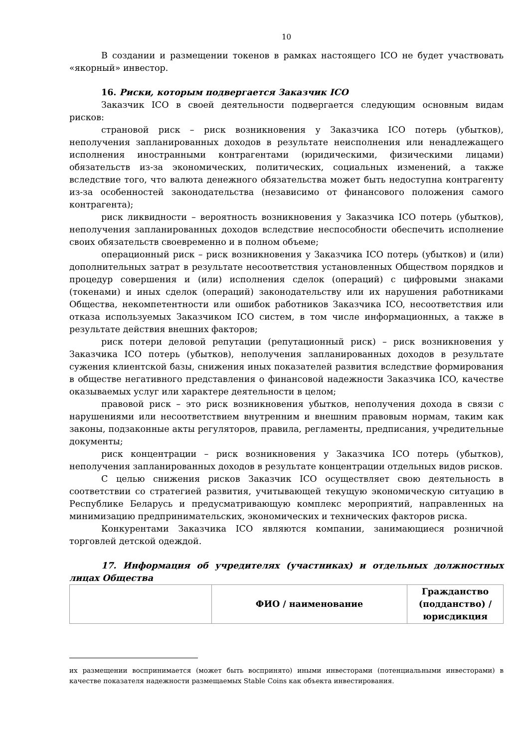10
В создании и размещении токенов в рамках настоящего ICO не будет участвовать «якорный» инвестор.
16. Риски, которым подвергается Заказчик ICO
Заказчик ICO в своей деятельности подвергается следующим основным видам рисков:
страновой риск – риск возникновения у Заказчика ICO потерь (убытков), неполучения запланированных доходов в результате неисполнения или ненадлежащего исполнения иностранными контрагентами (юридическими, физическими лицами) обязательств из-за экономических, политических, социальных изменений, а также вследствие того, что валюта денежного обязательства может быть недоступна контрагенту из-за особенностей законодательства (независимо от финансового положения самого контрагента);
риск ликвидности – вероятность возникновения у Заказчика ICO потерь (убытков), неполучения запланированных доходов вследствие неспособности обеспечить исполнение своих обязательств своевременно и в полном объеме;
операционный риск – риск возникновения у Заказчика ICO потерь (убытков) и (или) дополнительных затрат в результате несоответствия установленных Обществом порядков и процедур совершения и (или) исполнения сделок (операций) с цифровыми знаками (токенами) и иных сделок (операций) законодательству или их нарушения работниками Общества, некомпетентности или ошибок работников Заказчика ICO, несоответствия или отказа используемых Заказчиком ICO систем, в том числе информационных, а также в результате действия внешних факторов;
риск потери деловой репутации (репутационный риск) – риск возникновения у Заказчика ICO потерь (убытков), неполучения запланированных доходов в результате сужения клиентской базы, снижения иных показателей развития вследствие формирования в обществе негативного представления о финансовой надежности Заказчика ICO, качестве оказываемых услуг или характере деятельности в целом;
правовой риск – это риск возникновения убытков, неполучения дохода в связи с нарушениями или несоответствием внутренним и внешним правовым нормам, таким как законы, подзаконные акты регуляторов, правила, регламенты, предписания, учредительные документы;
риск концентрации – риск возникновения у Заказчика ICO потерь (убытков), неполучения запланированных доходов в результате концентрации отдельных видов рисков.
С целью снижения рисков Заказчик ICO осуществляет свою деятельность в соответствии со стратегией развития, учитывающей текущую экономическую ситуацию в Республике Беларусь и предусматривающую комплекс мероприятий, направленных на минимизацию предпринимательских, экономических и технических факторов риска.
Конкурентами Заказчика ICO являются компании, занимающиеся розничной торговлей детской одеждой.
17. Информация об учредителях (участниках) и отдельных должностных лицах Общества
| | ФИО / наименование | Гражданство (подданство) / юрисдикция |
| --- | --- | --- |
их размещении воспринимается (может быть воспринято) иными инвесторами (потенциальными инвесторами) в качестве показателя надежности размещаемых Stable Coins как объекта инвестирования.